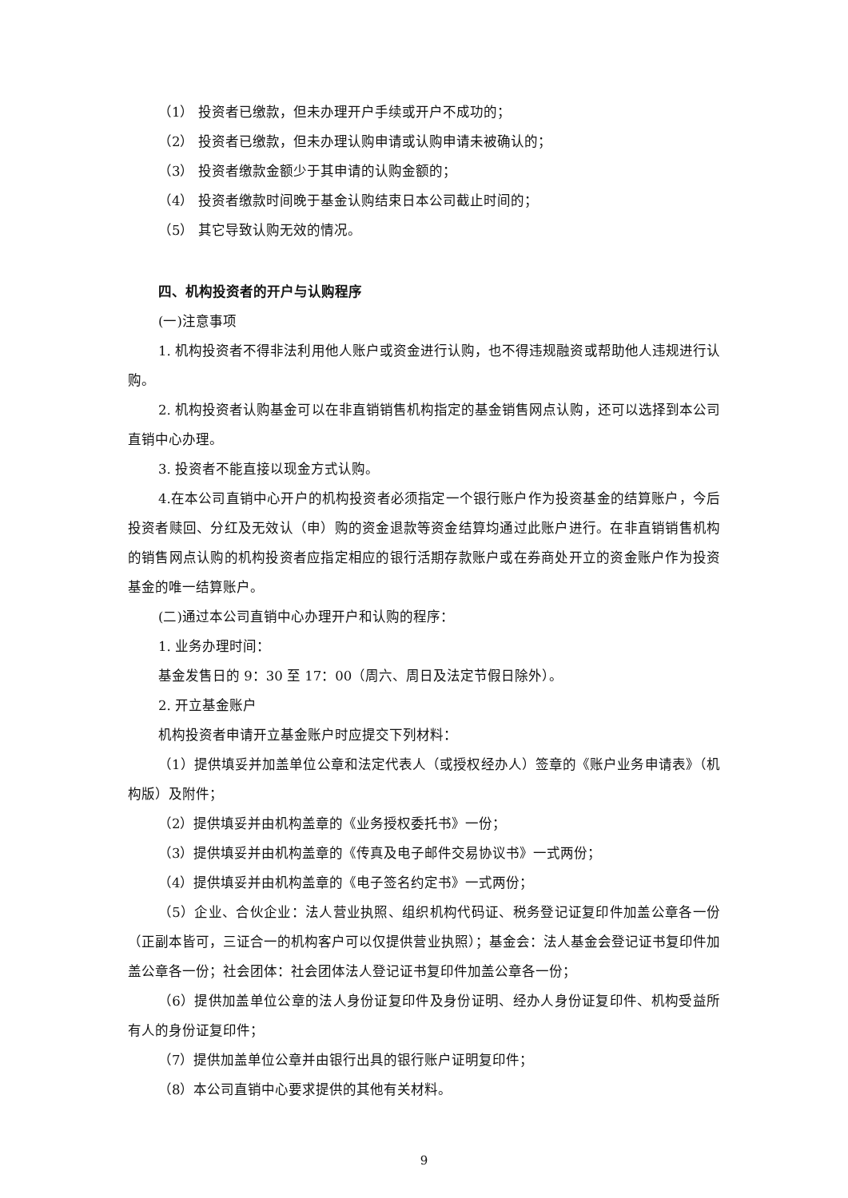（1） 投资者已缴款，但未办理开户手续或开户不成功的；
（2） 投资者已缴款，但未办理认购申请或认购申请未被确认的；
（3） 投资者缴款金额少于其申请的认购金额的；
（4） 投资者缴款时间晚于基金认购结束日本公司截止时间的；
（5） 其它导致认购无效的情况。
四、机构投资者的开户与认购程序
(一)注意事项
1. 机构投资者不得非法利用他人账户或资金进行认购，也不得违规融资或帮助他人违规进行认购。
2. 机构投资者认购基金可以在非直销销售机构指定的基金销售网点认购，还可以选择到本公司直销中心办理。
3. 投资者不能直接以现金方式认购。
4.在本公司直销中心开户的机构投资者必须指定一个银行账户作为投资基金的结算账户，今后投资者赎回、分红及无效认（申）购的资金退款等资金结算均通过此账户进行。在非直销销售机构的销售网点认购的机构投资者应指定相应的银行活期存款账户或在券商处开立的资金账户作为投资基金的唯一结算账户。
(二)通过本公司直销中心办理开户和认购的程序：
1. 业务办理时间：
基金发售日的 9：30 至 17：00（周六、周日及法定节假日除外）。
2. 开立基金账户
机构投资者申请开立基金账户时应提交下列材料：
（1）提供填妥并加盖单位公章和法定代表人（或授权经办人）签章的《账户业务申请表》（机构版）及附件；
（2）提供填妥并由机构盖章的《业务授权委托书》一份；
（3）提供填妥并由机构盖章的《传真及电子邮件交易协议书》一式两份；
（4）提供填妥并由机构盖章的《电子签名约定书》一式两份；
（5）企业、合伙企业：法人营业执照、组织机构代码证、税务登记证复印件加盖公章各一份（正副本皆可，三证合一的机构客户可以仅提供营业执照）；基金会：法人基金会登记证书复印件加盖公章各一份；社会团体：社会团体法人登记证书复印件加盖公章各一份；
（6）提供加盖单位公章的法人身份证复印件及身份证明、经办人身份证复印件、机构受益所有人的身份证复印件；
（7）提供加盖单位公章并由银行出具的银行账户证明复印件；
（8）本公司直销中心要求提供的其他有关材料。
9